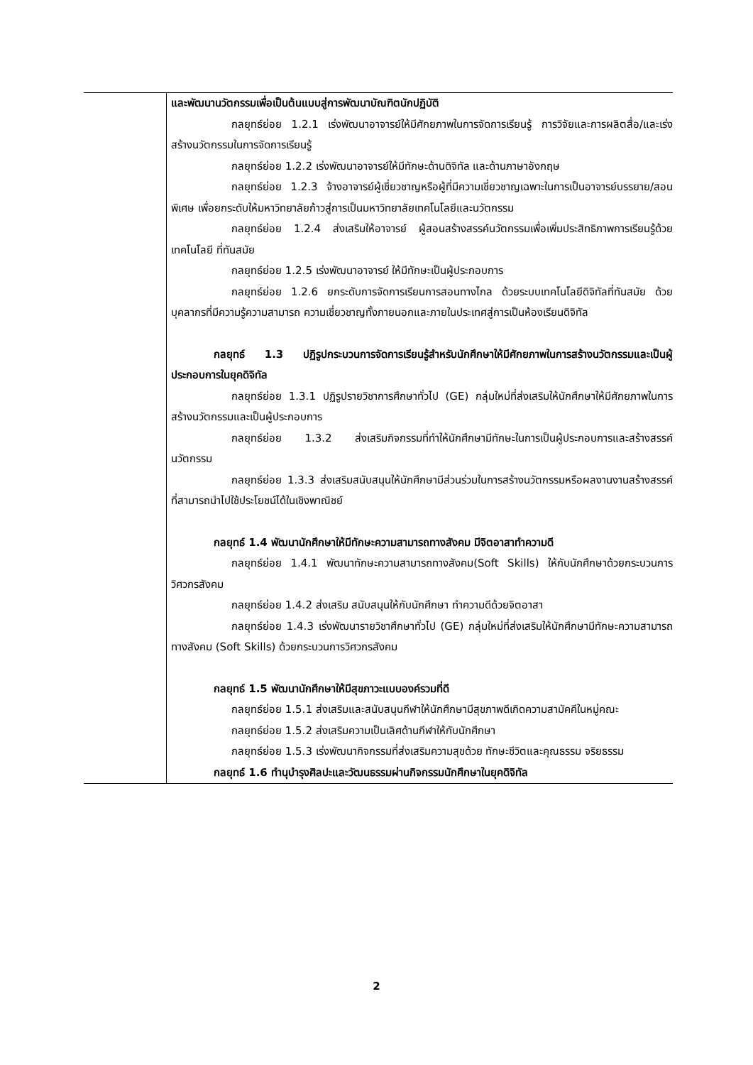| | และพัฒนานวัตกรรมเพื่อเป็นต้นแบบสู่การพัฒนาบัณฑิตนักปฏิบัติ กลยุทธ์ย่อย 1.2.1 เร่งพัฒนาอาจารย์ให้มีศักยภาพในการจัดการเรียนรู้ การวิจัยและการผลิตสื่อ/และเร่งสร้างนวัตกรรมในการจัดการเรียนรู้ กลยุทธ์ย่อย 1.2.2 เร่งพัฒนาอาจารย์ให้มีทักษะด้านดิจิทัล และด้านภาษาอังกฤษ กลยุทธ์ย่อย 1.2.3 จ้างอาจารย์ผู้เชี่ยวชาญหรือผู้ที่มีความเชี่ยวชาญเฉพาะในการเป็นอาจารย์บรรยาย/สอนพิเศษ เพื่อยกระดับให้มหาวิทยาลัยก้าวสู่การเป็นมหาวิทยาลัยเทคโนโลยีและนวัตกรรม กลยุทธ์ย่อย 1.2.4 ส่งเสริมให้อาจารย์ ผู้สอนสร้างสรรค์นวัตกรรมเพื่อเพิ่มประสิทธิภาพการเรียนรู้ด้วยเทคโนโลยี ที่ทันสมัย กลยุทธ์ย่อย 1.2.5 เร่งพัฒนาอาจารย์ ให้มีทักษะเป็นผู้ประกอบการ กลยุทธ์ย่อย 1.2.6 ยกระดับการจัดการเรียนการสอนทางไกล ด้วยระบบเทคโนโลยีดิจิทัลที่ทันสมัย ด้วยบุคลากรที่มีความรู้ความสามารถ ความเชี่ยวชาญทั้งภายนอกและภายในประเทศสู่การเป็นห้องเรียนดิจิทัล กลยุทธ์ 1.3 ปฏิรูปกระบวนการจัดการเรียนรู้สำหรับนักศึกษาให้มีศักยภาพในการสร้างนวัตกรรมและเป็นผู้ประกอบการในยุคดิจิทัล กลยุทธ์ย่อย 1.3.1 ปฏิรูปรายวิชาการศึกษาทั่วไป (GE) กลุ่มใหม่ที่ส่งเสริมให้นักศึกษาให้มีศักยภาพในการสร้างนวัตกรรมและเป็นผู้ประกอบการ กลยุทธ์ย่อย 1.3.2 ส่งเสริมกิจกรรมที่ทำให้นักศึกษามีทักษะในการเป็นผู้ประกอบการและสร้างสรรค์นวัตกรรม กลยุทธ์ย่อย 1.3.3 ส่งเสริมสนับสนุนให้นักศึกษามีส่วนร่วมในการสร้างนวัตกรรมหรือผลงานงานสร้างสรรค์ที่สามารถนำไปใช้ประโยชน์ได้ในเชิงพาณิชย์ กลยุทธ์ 1.4 พัฒนานักศึกษาให้มีทักษะความสามารถทางสังคม มีจิตอาสาทำความดี กลยุทธ์ย่อย 1.4.1 พัฒนาทักษะความสามารถทางสังคม(Soft Skills) ให้กับนักศึกษาด้วยกระบวนการวิศวกรสังคม กลยุทธ์ย่อย 1.4.2 ส่งเสริม สนับสนุนให้กับนักศึกษา ทำความดีด้วยจิตอาสา กลยุทธ์ย่อย 1.4.3 เร่งพัฒนารายวิชาศึกษาทั่วไป (GE) กลุ่มใหม่ที่ส่งเสริมให้นักศึกษามีทักษะความสามารถทางสังคม (Soft Skills) ด้วยกระบวนการวิศวกรสังคม กลยุทธ์ 1.5 พัฒนานักศึกษาให้มีสุขภาวะแบบองค์รวมที่ดี กลยุทธ์ย่อย 1.5.1 ส่งเสริมและสนับสนุนกีฬาให้นักศึกษามีสุขภาพดีเกิดความสามัคคีในหมู่คณะ กลยุทธ์ย่อย 1.5.2 ส่งเสริมความเป็นเลิศด้านกีฬาให้กับนักศึกษา กลยุทธ์ย่อย 1.5.3 เร่งพัฒนากิจกรรมที่ส่งเสริมความสุขด้วย ทักษะชีวิตและคุณธรรม จริยธรรม กลยุทธ์ 1.6 ทำนุบำรุงศิลปะและวัฒนธรรมผ่านกิจกรรมนักศึกษาในยุคดิจิทัล |
2